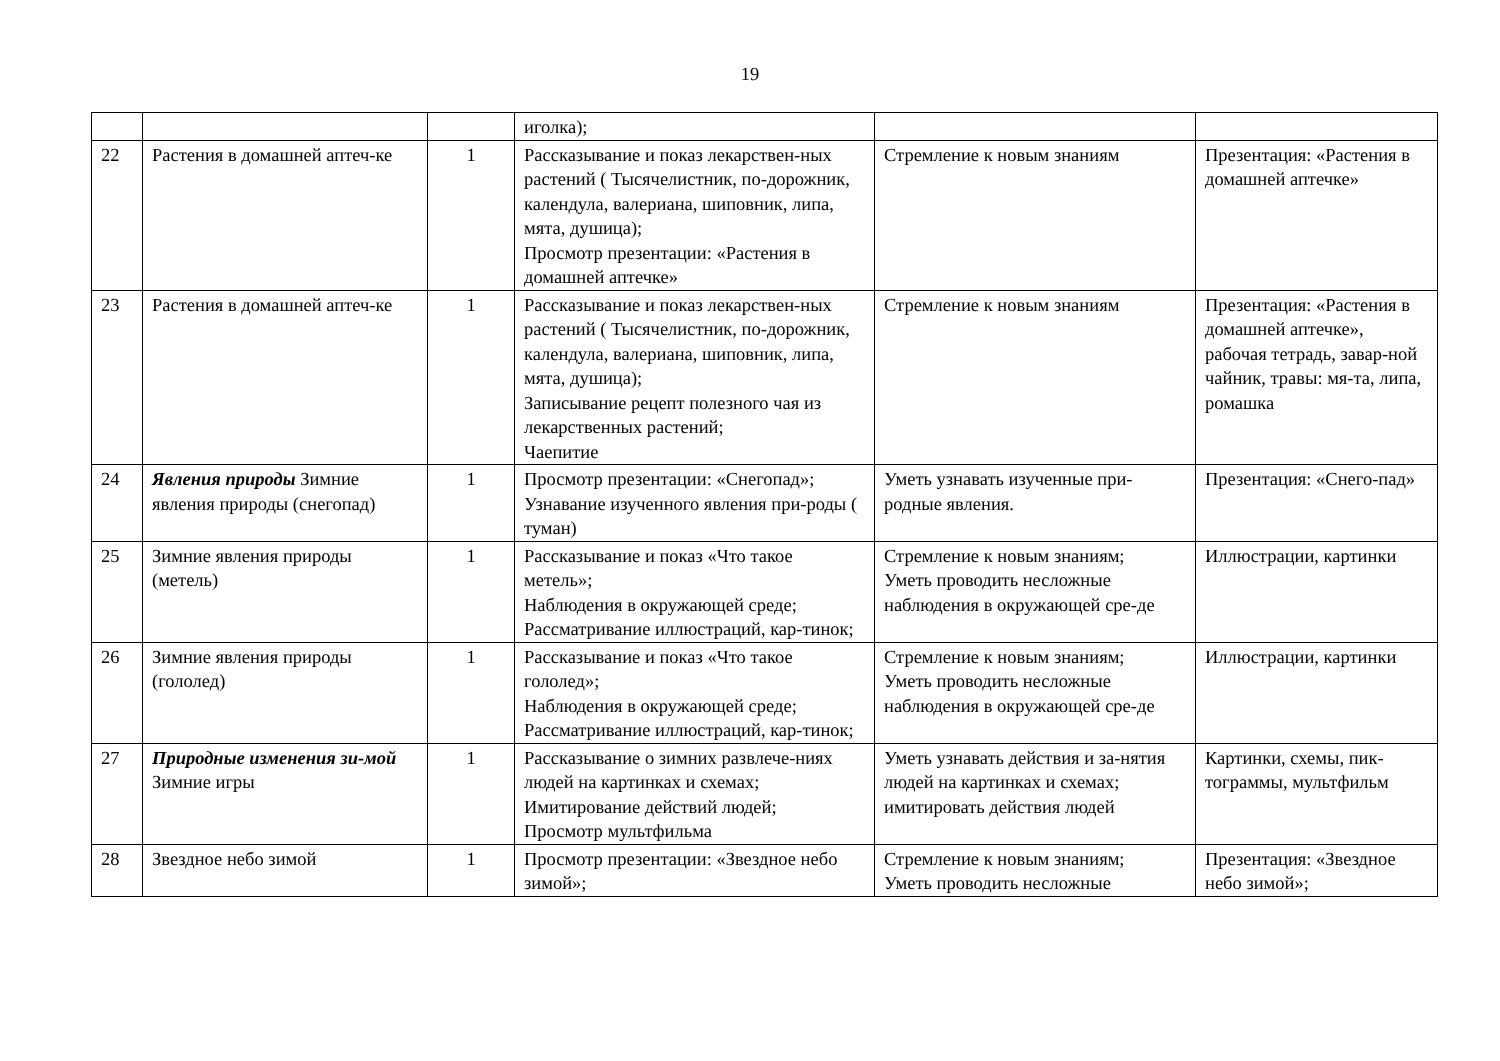19
| | | | иголка); | | |
| 22 | Растения в домашней аптеч-ке | 1 | Рассказывание и показ лекарствен-ных растений ( Тысячелистник, по-дорожник, календула, валериана, шиповник, липа, мята, душица); Просмотр презентации: «Растения в домашней аптечке» | Стремление к новым знаниям | Презентация: «Растения в домашней аптечке» |
| 23 | Растения в домашней аптеч-ке | 1 | Рассказывание и показ лекарствен-ных растений ( Тысячелистник, по-дорожник, календула, валериана, шиповник, липа, мята, душица); Записывание рецепт полезного чая из лекарственных растений; Чаепитие | Стремление к новым знаниям | Презентация: «Растения в домашней аптечке», рабочая тетрадь, завар-ной чайник, травы: мя-та, липа, ромашка |
| 24 | Явления природы Зимние явления природы (снегопад) | 1 | Просмотр презентации: «Снегопад»; Узнавание изученного явления при-роды ( туман) | Уметь узнавать изученные при-родные явления. | Презентация: «Снего-пад» |
| 25 | Зимние явления природы (метель) | 1 | Рассказывание и показ «Что такое метель»; Наблюдения в окружающей среде; Рассматривание иллюстраций, кар-тинок; | Стремление к новым знаниям; Уметь проводить несложные наблюдения в окружающей сре-де | Иллюстрации, картинки |
| 26 | Зимние явления природы (гололед) | 1 | Рассказывание и показ «Что такое гололед»; Наблюдения в окружающей среде; Рассматривание иллюстраций, кар-тинок; | Стремление к новым знаниям; Уметь проводить несложные наблюдения в окружающей сре-де | Иллюстрации, картинки |
| 27 | Природные изменения зи-мой Зимние игры | 1 | Рассказывание о зимних развлече-ниях людей на картинках и схемах; Имитирование действий людей; Просмотр мультфильма | Уметь узнавать действия и за-нятия людей на картинках и схемах; имитировать действия людей | Картинки, схемы, пик-тограммы, мультфильм |
| 28 | Звездное небо зимой | 1 | Просмотр презентации: «Звездное небо зимой»; | Стремление к новым знаниям; Уметь проводить несложные | Презентация: «Звездное небо зимой»; |